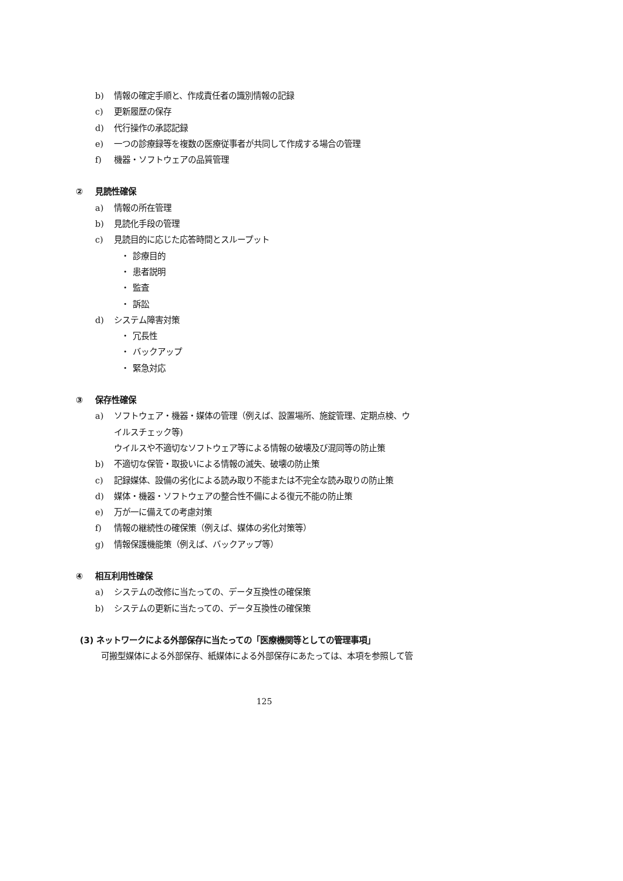b) 情報の確定手順と、作成責任者の識別情報の記録
c) 更新履歴の保存
d) 代行操作の承認記録
e) 一つの診療録等を複数の医療従事者が共同して作成する場合の管理
f) 機器・ソフトウェアの品質管理
② 見読性確保
a) 情報の所在管理
b) 見読化手段の管理
c) 見読目的に応じた応答時間とスループット
・ 診療目的
・ 患者説明
・ 監査
・ 訴訟
d) システム障害対策
・ 冗長性
・ バックアップ
・ 緊急対応
③ 保存性確保
a) ソフトウェア・機器・媒体の管理（例えば、設置場所、施錠管理、定期点検、ウ
イルスチェック等)
ウイルスや不適切なソフトウェア等による情報の破壊及び混同等の防止策
b) 不適切な保管・取扱いによる情報の滅失、破壊の防止策
c) 記録媒体、設備の劣化による読み取り不能または不完全な読み取りの防止策
d) 媒体・機器・ソフトウェアの整合性不備による復元不能の防止策
e) 万が一に備えての考慮対策
f) 情報の継続性の確保策（例えば、媒体の劣化対策等）
g) 情報保護機能策（例えば、バックアップ等）
④ 相互利用性確保
a) システムの改修に当たっての、データ互換性の確保策
b) システムの更新に当たっての、データ互換性の確保策
(3) ネットワークによる外部保存に当たっての「医療機関等としての管理事項」
可搬型媒体による外部保存、紙媒体による外部保存にあたっては、本項を参照して管
125